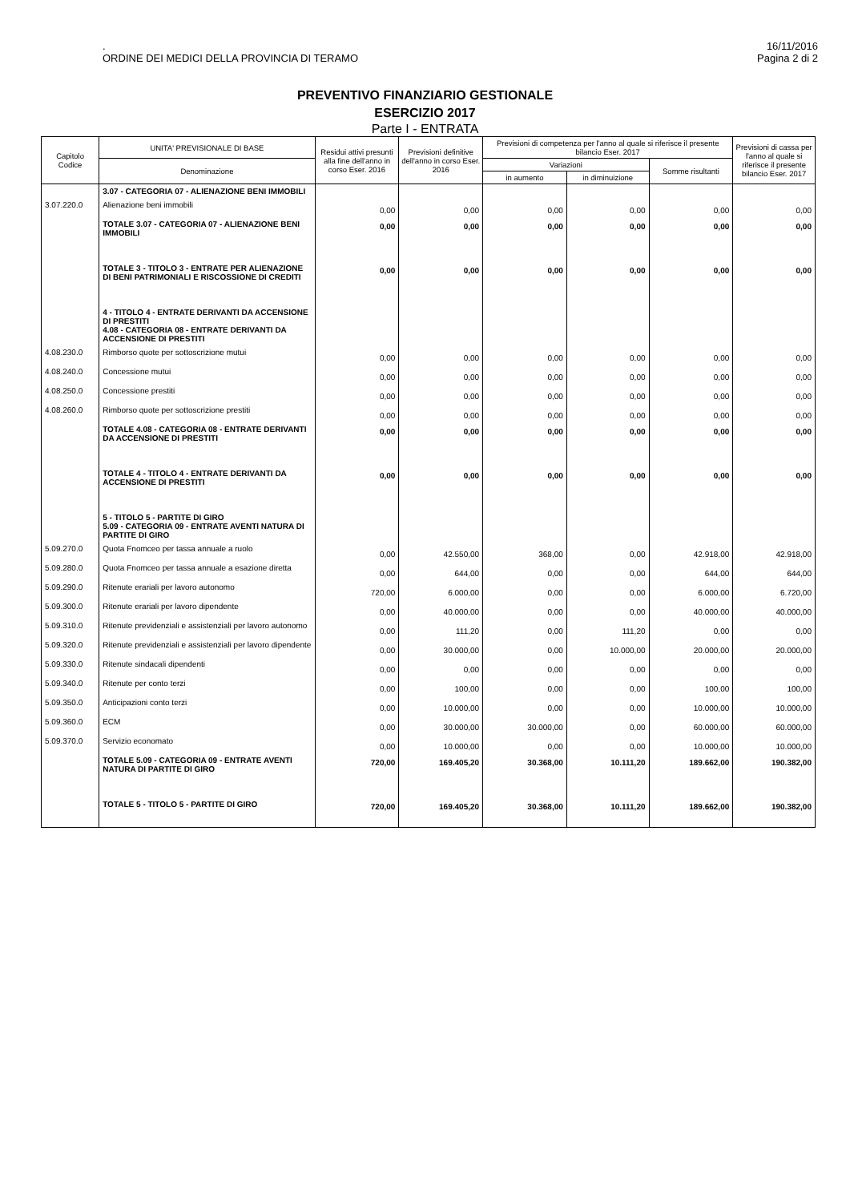.
ORDINE DEI MEDICI DELLA PROVINCIA DI TERAMO
16/11/2016
Pagina 2 di 2
PREVENTIVO FINANZIARIO GESTIONALE
ESERCIZIO 2017
Parte I - ENTRATA
| Capitolo Codice | UNITA' PREVISIONALE DI BASE | Residui attivi presunti alla fine dell'anno in corso Eser. 2016 | Previsioni definitive dell'anno in corso Eser. 2016 | Previsioni di competenza per l'anno al quale si riferisce il presente bilancio Eser. 2017 | | | Previsioni di cassa per l'anno al quale si riferisce il presente bilancio Eser. 2017 |
| --- | --- | --- | --- | --- | --- | --- | --- |
| | Denominazione | | | Variazioni | | Somme risultanti | |
| | | | | in aumento | in diminuizione | | |
| | 3.07 - CATEGORIA 07 - ALIENAZIONE BENI IMMOBILI | | | | | | |
| 3.07.220.0 | Alienazione beni immobili | 0,00 | 0,00 | 0,00 | 0,00 | 0,00 | 0,00 |
| | TOTALE 3.07 - CATEGORIA 07 - ALIENAZIONE BENI IMMOBILI | 0,00 | 0,00 | 0,00 | 0,00 | 0,00 | 0,00 |
| | TOTALE 3 - TITOLO 3 - ENTRATE PER ALIENAZIONE DI BENI PATRIMONIALI E RISCOSSIONE DI CREDITI | 0,00 | 0,00 | 0,00 | 0,00 | 0,00 | 0,00 |
| | 4 - TITOLO 4 - ENTRATE DERIVANTI DA ACCENSIONE DI PRESTITI 4.08 - CATEGORIA 08 - ENTRATE DERIVANTI DA ACCENSIONE DI PRESTITI | | | | | | |
| 4.08.230.0 | Rimborso quote per sottoscrizione mutui | 0,00 | 0,00 | 0,00 | 0,00 | 0,00 | 0,00 |
| 4.08.240.0 | Concessione mutui | 0,00 | 0,00 | 0,00 | 0,00 | 0,00 | 0,00 |
| 4.08.250.0 | Concessione prestiti | 0,00 | 0,00 | 0,00 | 0,00 | 0,00 | 0,00 |
| 4.08.260.0 | Rimborso quote per sottoscrizione prestiti | 0,00 | 0,00 | 0,00 | 0,00 | 0,00 | 0,00 |
| | TOTALE 4.08 - CATEGORIA 08 - ENTRATE DERIVANTI DA ACCENSIONE DI PRESTITI | 0,00 | 0,00 | 0,00 | 0,00 | 0,00 | 0,00 |
| | TOTALE 4 - TITOLO 4 - ENTRATE DERIVANTI DA ACCENSIONE DI PRESTITI | 0,00 | 0,00 | 0,00 | 0,00 | 0,00 | 0,00 |
| | 5 - TITOLO 5 - PARTITE DI GIRO 5.09 - CATEGORIA 09 - ENTRATE AVENTI NATURA DI PARTITE DI GIRO | | | | | | |
| 5.09.270.0 | Quota Fnomceo per tassa annuale a ruolo | 0,00 | 42.550,00 | 368,00 | 0,00 | 42.918,00 | 42.918,00 |
| 5.09.280.0 | Quota Fnomceo per tassa annuale a esazione diretta | 0,00 | 644,00 | 0,00 | 0,00 | 644,00 | 644,00 |
| 5.09.290.0 | Ritenute erariali per lavoro autonomo | 720,00 | 6.000,00 | 0,00 | 0,00 | 6.000,00 | 6.720,00 |
| 5.09.300.0 | Ritenute erariali per lavoro dipendente | 0,00 | 40.000,00 | 0,00 | 0,00 | 40.000,00 | 40.000,00 |
| 5.09.310.0 | Ritenute previdenziali e assistenziali per lavoro autonomo | 0,00 | 111,20 | 0,00 | 111,20 | 0,00 | 0,00 |
| 5.09.320.0 | Ritenute previdenziali e assistenziali per lavoro dipendente | 0,00 | 30.000,00 | 0,00 | 10.000,00 | 20.000,00 | 20.000,00 |
| 5.09.330.0 | Ritenute sindacali dipendenti | 0,00 | 0,00 | 0,00 | 0,00 | 0,00 | 0,00 |
| 5.09.340.0 | Ritenute per conto terzi | 0,00 | 100,00 | 0,00 | 0,00 | 100,00 | 100,00 |
| 5.09.350.0 | Anticipazioni conto terzi | 0,00 | 10.000,00 | 0,00 | 0,00 | 10.000,00 | 10.000,00 |
| 5.09.360.0 | ECM | 0,00 | 30.000,00 | 30.000,00 | 0,00 | 60.000,00 | 60.000,00 |
| 5.09.370.0 | Servizio economato | 0,00 | 10.000,00 | 0,00 | 0,00 | 10.000,00 | 10.000,00 |
| | TOTALE 5.09 - CATEGORIA 09 - ENTRATE AVENTI NATURA DI PARTITE DI GIRO | 720,00 | 169.405,20 | 30.368,00 | 10.111,20 | 189.662,00 | 190.382,00 |
| | TOTALE 5 - TITOLO 5 - PARTITE DI GIRO | 720,00 | 169.405,20 | 30.368,00 | 10.111,20 | 189.662,00 | 190.382,00 |